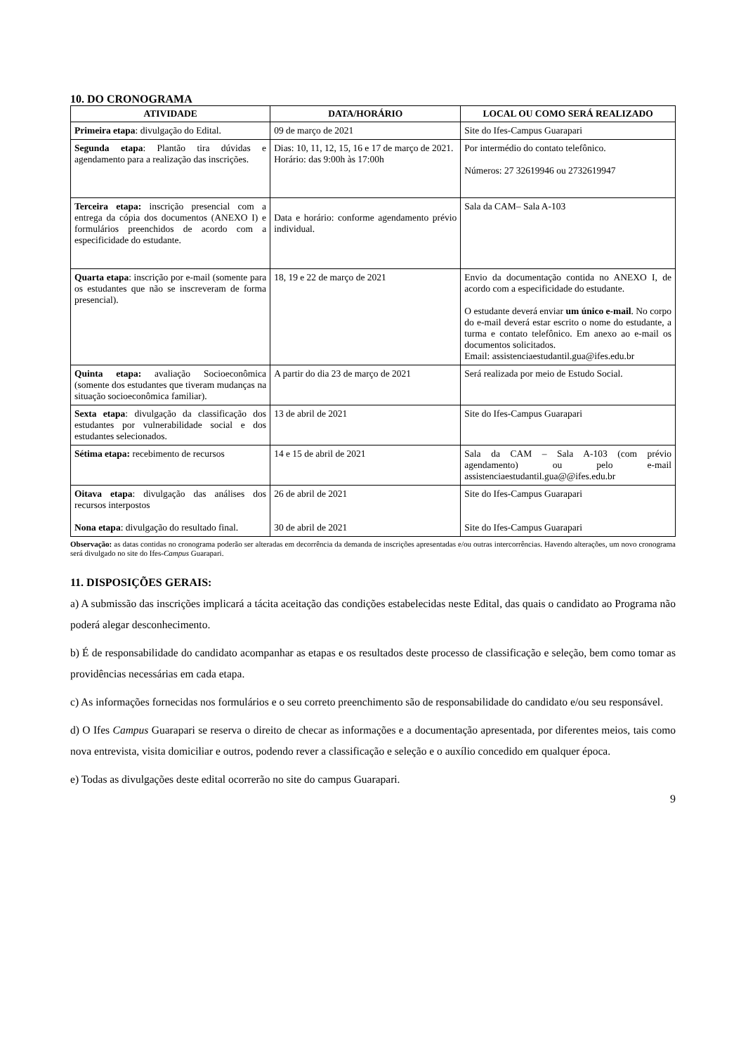10. DO CRONOGRAMA
| ATIVIDADE | DATA/HORÁRIO | LOCAL OU COMO SERÁ REALIZADO |
| --- | --- | --- |
| Primeira etapa : divulgação do Edital. | 09 de março de 2021 | Site do Ifes-Campus Guarapari |
| Segunda etapa : Plantão tira dúvidas e agendamento para a realização das inscrições. | Dias: 10, 11, 12, 15, 16 e 17 de março de 2021. Horário: das 9:00h às 17:00h | Por intermédio do contato telefônico. Números: 27 32619946 ou 2732619947 |
| Terceira etapa: inscrição presencial com a entrega da cópia dos documentos (ANEXO I) e formulários preenchidos de acordo com a especificidade do estudante. | Data e horário: conforme agendamento prévio individual. | Sala da CAM– Sala A-103 |
| Quarta etapa : inscrição por e-mail (somente para os estudantes que não se inscreveram de forma presencial). | 18, 19 e 22 de março de 2021 | Envio da documentação contida no ANEXO I, de acordo com a especificidade do estudante. O estudante deverá enviar um único e-mail . No corpo do e-mail deverá estar escrito o nome do estudante, a turma e contato telefônico. Em anexo ao e-mail os documentos solicitados. Email: assistenciaestudantil.gua@ifes.edu.br |
| Quinta etapa: avaliação Socioeconômica (somente dos estudantes que tiveram mudanças na situação socioeconômica familiar). | A partir do dia 23 de março de 2021 | Será realizada por meio de Estudo Social. |
| Sexta etapa : divulgação da classificação dos estudantes por vulnerabilidade social e dos estudantes selecionados. | 13 de abril de 2021 | Site do Ifes-Campus Guarapari |
| Sétima etapa: recebimento de recursos | 14 e 15 de abril de 2021 | Sala da CAM – Sala A-103 (com prévio agendamento) ou pelo e-mail assistenciaestudantil.gua@@ifes.edu.br |
| Oitava etapa : divulgação das análises dos recursos interpostos Nona etapa : divulgação do resultado final. | 26 de abril de 2021 30 de abril de 2021 | Site do Ifes-Campus Guarapari Site do Ifes-Campus Guarapari |
Observação: as datas contidas no cronograma poderão ser alteradas em decorrência da demanda de inscrições apresentadas e/ou outras intercorrências. Havendo alterações, um novo cronograma será divulgado no site do Ifes-Campus Guarapari.
11. DISPOSIÇÕES GERAIS:
a) A submissão das inscrições implicará a tácita aceitação das condições estabelecidas neste Edital, das quais o candidato ao Programa não poderá alegar desconhecimento.
b) É de responsabilidade do candidato acompanhar as etapas e os resultados deste processo de classificação e seleção, bem como tomar as providências necessárias em cada etapa.
c) As informações fornecidas nos formulários e o seu correto preenchimento são de responsabilidade do candidato e/ou seu responsável.
d) O Ifes Campus Guarapari se reserva o direito de checar as informações e a documentação apresentada, por diferentes meios, tais como nova entrevista, visita domiciliar e outros, podendo rever a classificação e seleção e o auxílio concedido em qualquer época.
e) Todas as divulgações deste edital ocorrerão no site do campus Guarapari.
9